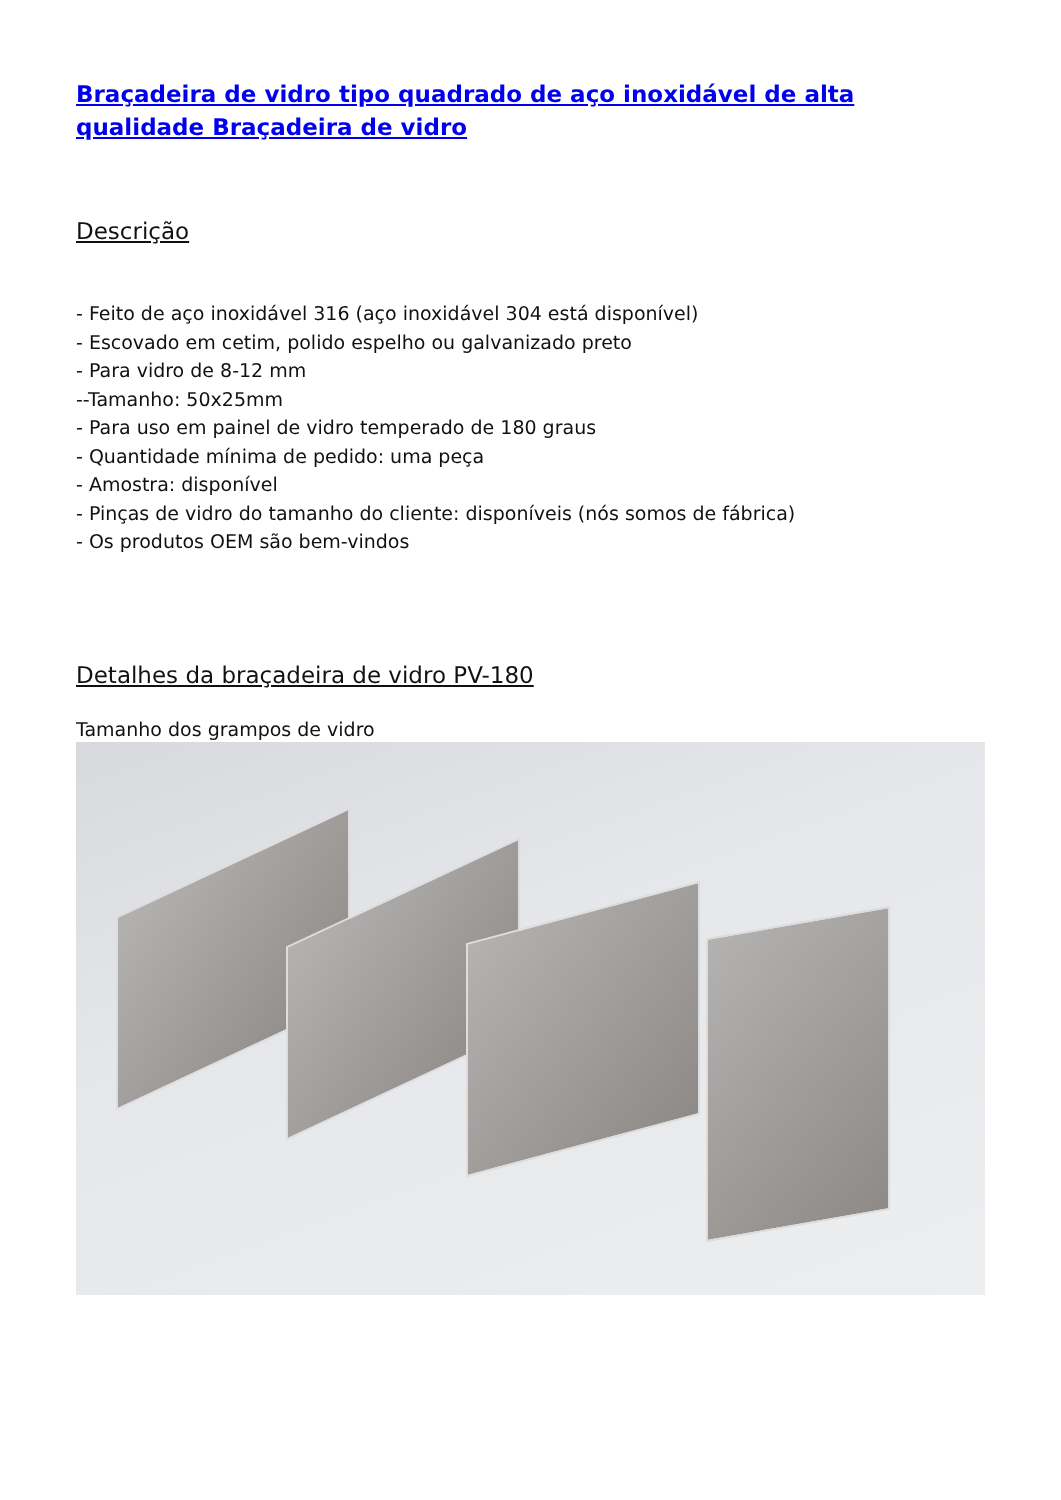Braçadeira de vidro tipo quadrado de aço inoxidável de alta qualidade Braçadeira de vidro
Descrição
- Feito de aço inoxidável 316 (aço inoxidável 304 está disponível)
- Escovado em cetim, polido espelho ou galvanizado preto
- Para vidro de 8-12 mm
--Tamanho: 50x25mm
- Para uso em painel de vidro temperado de 180 graus
- Quantidade mínima de pedido: uma peça
- Amostra: disponível
- Pinças de vidro do tamanho do cliente: disponíveis (nós somos de fábrica)
- Os produtos OEM são bem-vindos
Detalhes da braçadeira de vidro PV-180
Tamanho dos grampos de vidro